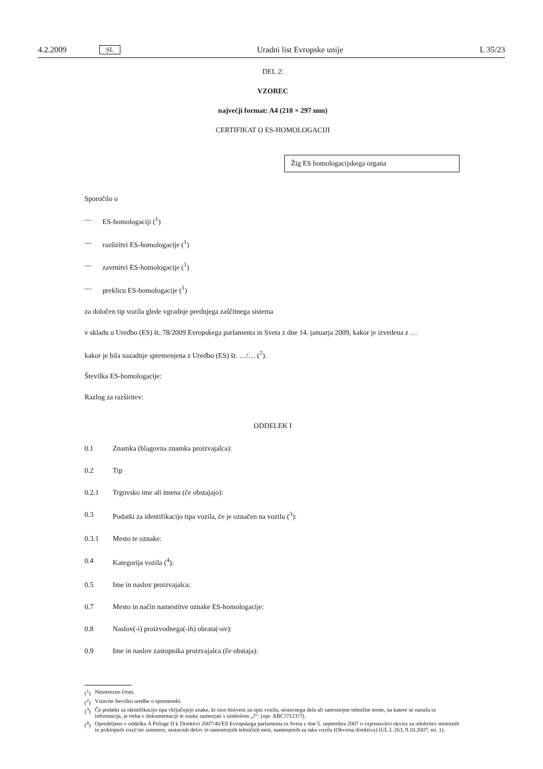4.2.2009 SL Uradni list Evropske unije L 35/23
DEL 2:
VZOREC
največji format: A4 (210 × 297 mm)
CERTIFIKAT O ES-HOMOLOGACIJI
Žig ES homologacijskega organa
Sporočilo o
— ES-homologaciji (<sup>1</sup>)
— razširitvi ES-homologacije (<sup>1</sup>)
— zavrnitvi ES-homologacije (<sup>1</sup>)
— preklicu ES-homologacije (<sup>1</sup>)
za določen tip vozila glede vgradnje prednjega zaščitnega sistema
v skladu u Uredbo (ES) št. 78/2009 Evropskega parlamenta in Sveta z dne 14. januarja 2009, kakor je izvedena z …
kakor je bila nazadnje spremenjena z Uredbo (ES) št. …/… (<sup>2</sup>).
Številka ES-homologacije:
Razlog za razširitev:
ODDELEK I
0.1 Znamka (blagovna znamka proizvajalca):
0.2 Tip
0.2.1 Trgovsko ime ali imena (če obstajajo):
0.3 Podatki za identifikacijo tipa vozila, če je označen na vozilu (<sup>3</sup>):
0.3.1 Mesto te oznake:
0.4 Kategorija vozila (<sup>4</sup>):
0.5 Ime in naslov proizvajalca:
0.7 Mesto in način namestitve oznake ES-homologacije:
0.8 Naslov(-i) proizvodnega(-ih) obrata(-ov):
0.9 Ime in naslov zastopnika proizvajalca (če obstaja):
(<sup>1</sup>) Neustrezno črtati.
(<sup>2</sup>) Vstavite številko uredbe o spremembi.
(<sup>3</sup>) Če podatki za identifikacijo tipa vključujejo znake, ki niso bistveni za opis vozila, sestavnega dela ali samostojne tehnične enote, na katere se nanaša ta informacija, je treba v dokumentaciji te znake zamenjati s simbolom „?“. (npr. ABC??123??).
(<sup>4</sup>) Opredeljeno v oddelku A Priloge II k Direktivi 2007/46/ES Evropskega parlamenta in Sveta z dne 5. septembra 2007 o vzpostavitvi okvira za odobritev motornih in priklopnih vozil ter sistemov, sestavnih delov in samostojnih tehničnih enot, namenjenih za taka vozila (Okvirna direktiva) (UL L 263, 9.10.2007, str. 1).